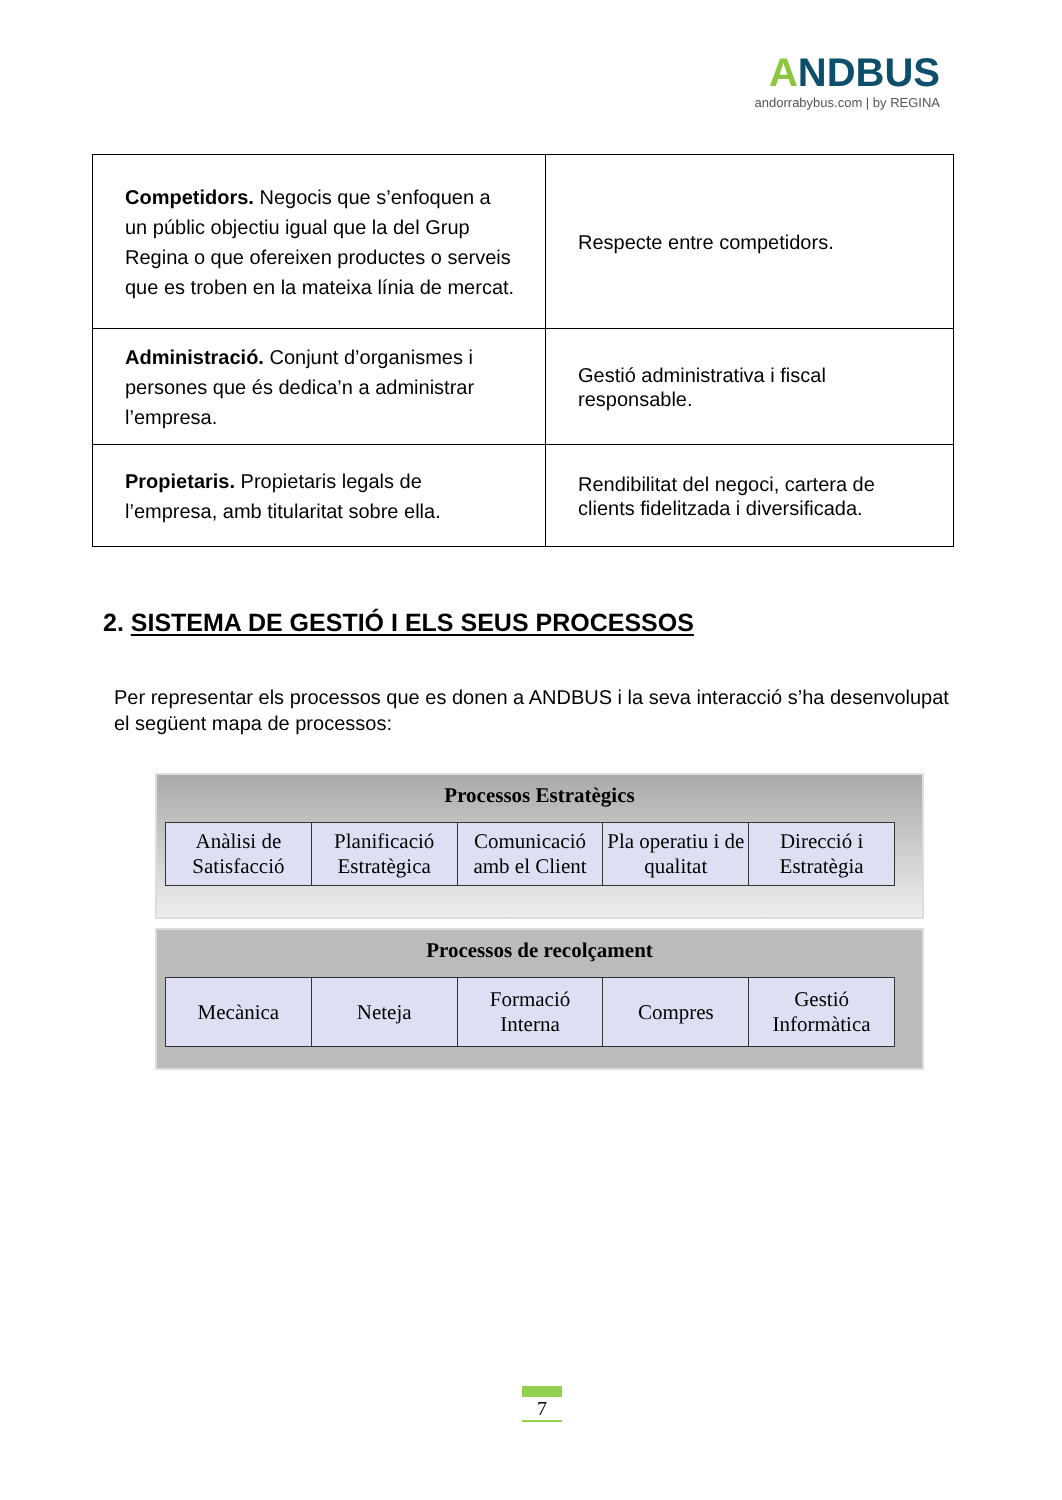ANDBUS
andorrabybus.com | by REGINA
| Competidors. Negocis que s’enfoquen a un públic objectiu igual que la del Grup Regina o que ofereixen productes o serveis que es troben en la mateixa línia de mercat. | Respecte entre competidors. |
| Administració. Conjunt d’organismes i persones que és dedica’n a administrar l’empresa. | Gestió administrativa i fiscal responsable. |
| Propietaris. Propietaris legals de l’empresa, amb titularitat sobre ella. | Rendibilitat del negoci, cartera de clients fidelitzada i diversificada. |
2. SISTEMA DE GESTIÓ I ELS SEUS PROCESSOS
Per representar els processos que es donen a ANDBUS i la seva interacció s’ha desenvolupat el següent mapa de processos:
Processos Estratègics
| Anàlisi de Satisfacció | Planificació Estratègica | Comunicació amb el Client | Pla operatiu i de qualitat | Direcció i Estratègia |
Processos de recolçament
| Mecànica | Neteja | Formació Interna | Compres | Gestió Informàtica |
7